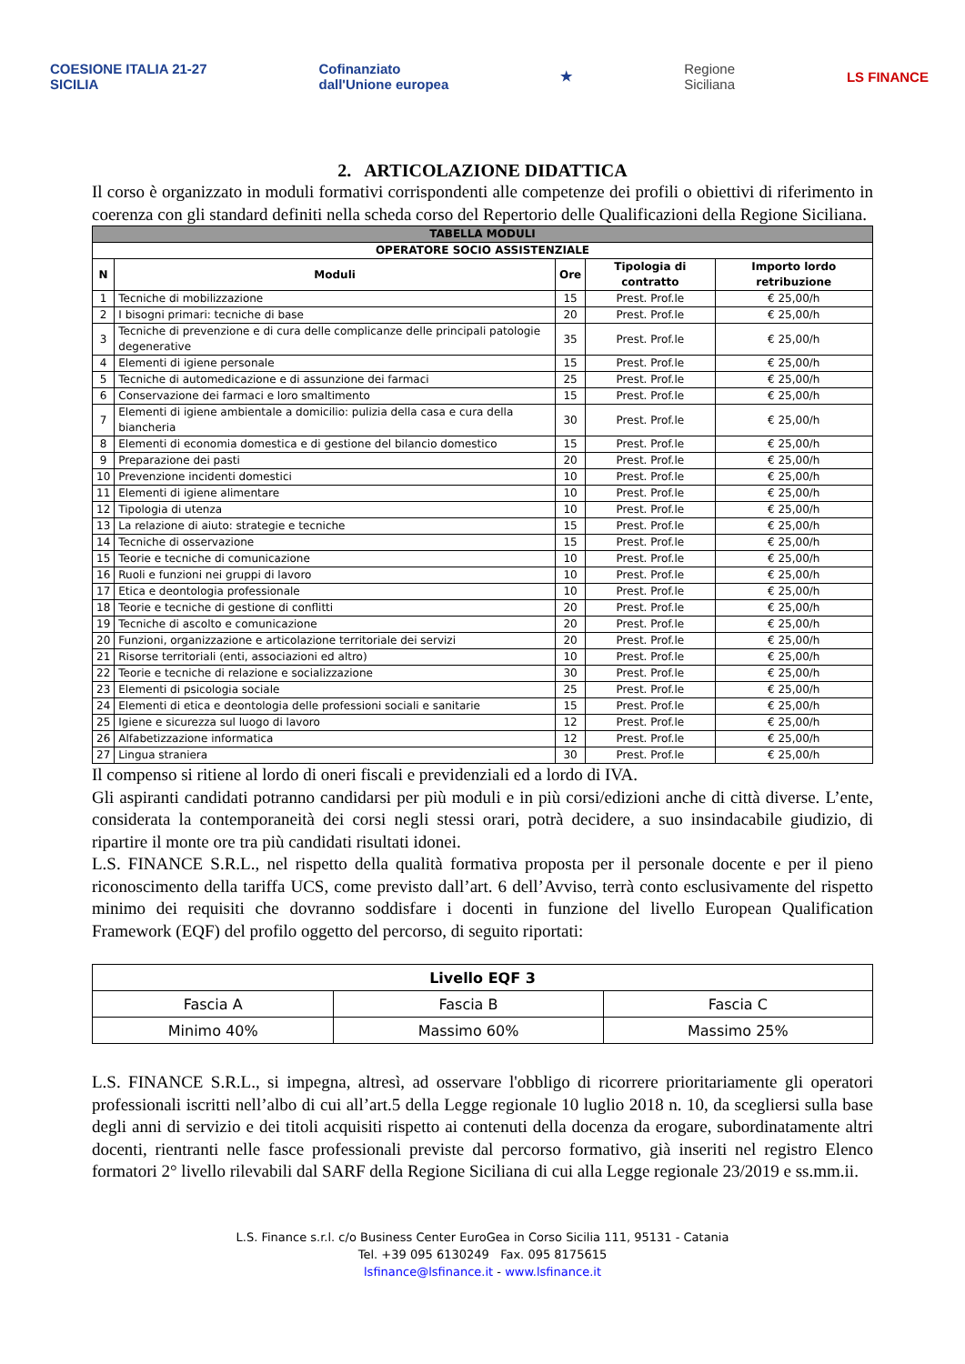COESIONE ITALIA 21-27
SICILIA
Cofinanziato
dall'Unione europea
★
Regione
Siciliana
LS FINANCE
2. ARTICOLAZIONE DIDATTICA
Il corso è organizzato in moduli formativi corrispondenti alle competenze dei profili o obiettivi di riferimento in coerenza con gli standard definiti nella scheda corso del Repertorio delle Qualificazioni della Regione Siciliana.
| TABELLA MODULI | | | | |
| --- | --- | --- | --- | --- |
| OPERATORE SOCIO ASSISTENZIALE | | | | |
| N | Moduli | Ore | Tipologia di contratto | Importo lordo retribuzione |
| 1 | Tecniche di mobilizzazione | 15 | Prest. Prof.le | € 25,00/h |
| 2 | I bisogni primari: tecniche di base | 20 | Prest. Prof.le | € 25,00/h |
| 3 | Tecniche di prevenzione e di cura delle complicanze delle principali patologie degenerative | 35 | Prest. Prof.le | € 25,00/h |
| 4 | Elementi di igiene personale | 15 | Prest. Prof.le | € 25,00/h |
| 5 | Tecniche di automedicazione e di assunzione dei farmaci | 25 | Prest. Prof.le | € 25,00/h |
| 6 | Conservazione dei farmaci e loro smaltimento | 15 | Prest. Prof.le | € 25,00/h |
| 7 | Elementi di igiene ambientale a domicilio: pulizia della casa e cura della biancheria | 30 | Prest. Prof.le | € 25,00/h |
| 8 | Elementi di economia domestica e di gestione del bilancio domestico | 15 | Prest. Prof.le | € 25,00/h |
| 9 | Preparazione dei pasti | 20 | Prest. Prof.le | € 25,00/h |
| 10 | Prevenzione incidenti domestici | 10 | Prest. Prof.le | € 25,00/h |
| 11 | Elementi di igiene alimentare | 10 | Prest. Prof.le | € 25,00/h |
| 12 | Tipologia di utenza | 10 | Prest. Prof.le | € 25,00/h |
| 13 | La relazione di aiuto: strategie e tecniche | 15 | Prest. Prof.le | € 25,00/h |
| 14 | Tecniche di osservazione | 15 | Prest. Prof.le | € 25,00/h |
| 15 | Teorie e tecniche di comunicazione | 10 | Prest. Prof.le | € 25,00/h |
| 16 | Ruoli e funzioni nei gruppi di lavoro | 10 | Prest. Prof.le | € 25,00/h |
| 17 | Etica e deontologia professionale | 10 | Prest. Prof.le | € 25,00/h |
| 18 | Teorie e tecniche di gestione di conflitti | 20 | Prest. Prof.le | € 25,00/h |
| 19 | Tecniche di ascolto e comunicazione | 20 | Prest. Prof.le | € 25,00/h |
| 20 | Funzioni, organizzazione e articolazione territoriale dei servizi | 20 | Prest. Prof.le | € 25,00/h |
| 21 | Risorse territoriali (enti, associazioni ed altro) | 10 | Prest. Prof.le | € 25,00/h |
| 22 | Teorie e tecniche di relazione e socializzazione | 30 | Prest. Prof.le | € 25,00/h |
| 23 | Elementi di psicologia sociale | 25 | Prest. Prof.le | € 25,00/h |
| 24 | Elementi di etica e deontologia delle professioni sociali e sanitarie | 15 | Prest. Prof.le | € 25,00/h |
| 25 | Igiene e sicurezza sul luogo di lavoro | 12 | Prest. Prof.le | € 25,00/h |
| 26 | Alfabetizzazione informatica | 12 | Prest. Prof.le | € 25,00/h |
| 27 | Lingua straniera | 30 | Prest. Prof.le | € 25,00/h |
Il compenso si ritiene al lordo di oneri fiscali e previdenziali ed a lordo di IVA.
Gli aspiranti candidati potranno candidarsi per più moduli e in più corsi/edizioni anche di città diverse. L’ente, considerata la contemporaneità dei corsi negli stessi orari, potrà decidere, a suo insindacabile giudizio, di ripartire il monte ore tra più candidati risultati idonei.
L.S. FINANCE S.R.L., nel rispetto della qualità formativa proposta per il personale docente e per il pieno riconoscimento della tariffa UCS, come previsto dall’art. 6 dell’Avviso, terrà conto esclusivamente del rispetto minimo dei requisiti che dovranno soddisfare i docenti in funzione del livello European Qualification Framework (EQF) del profilo oggetto del percorso, di seguito riportati:
| Livello EQF 3 | | |
| Fascia A | Fascia B | Fascia C |
| Minimo 40% | Massimo 60% | Massimo 25% |
L.S. FINANCE S.R.L., si impegna, altresì, ad osservare l'obbligo di ricorrere prioritariamente gli operatori professionali iscritti nell’albo di cui all’art.5 della Legge regionale 10 luglio 2018 n. 10, da scegliersi sulla base degli anni di servizio e dei titoli acquisiti rispetto ai contenuti della docenza da erogare, subordinatamente altri docenti, rientranti nelle fasce professionali previste dal percorso formativo, già inseriti nel registro Elenco formatori 2° livello rilevabili dal SARF della Regione Siciliana di cui alla Legge regionale 23/2019 e ss.mm.ii.
L.S. Finance s.r.l. c/o Business Center EuroGea in Corso Sicilia 111, 95131 - Catania
Tel. +39 095 6130249 Fax. 095 8175615
lsfinance@lsfinance.it - www.lsfinance.it